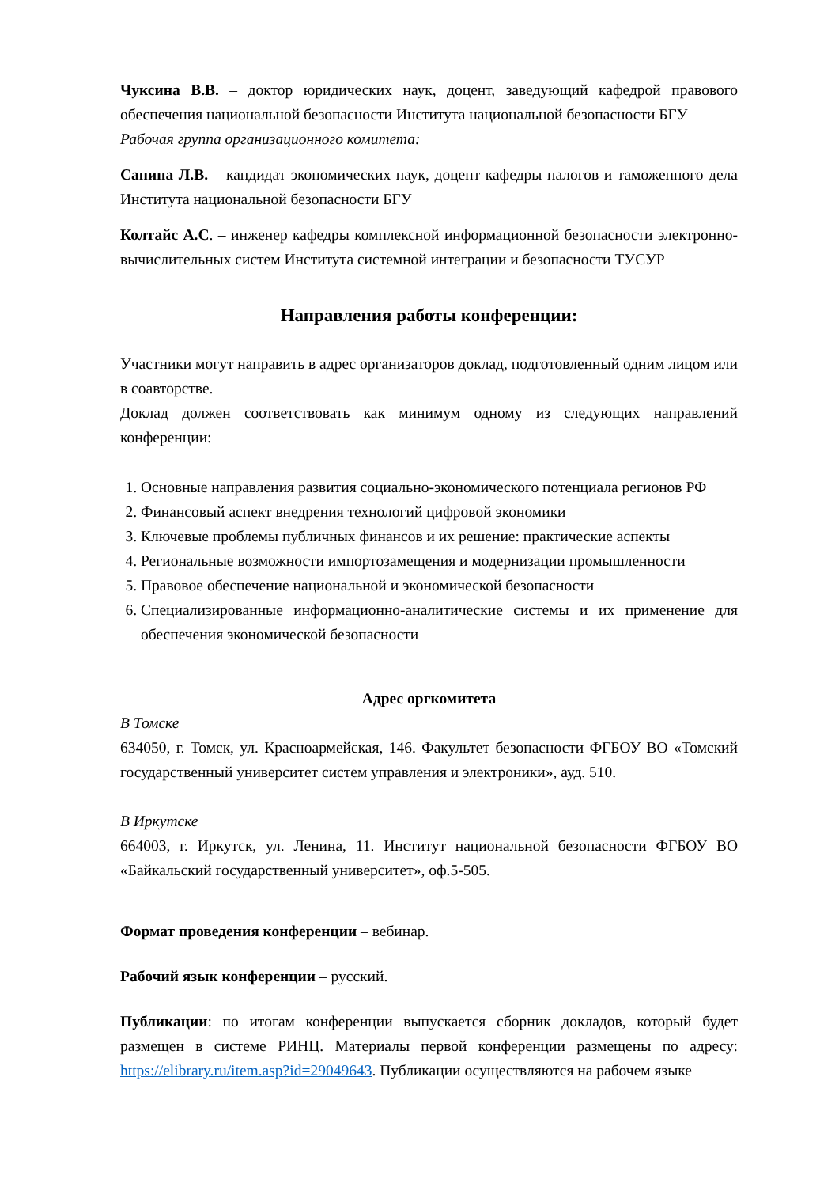Чуксина В.В. – доктор юридических наук, доцент, заведующий кафедрой правового обеспечения национальной безопасности Института национальной безопасности БГУ
Рабочая группа организационного комитета:
Санина Л.В. – кандидат экономических наук, доцент кафедры налогов и таможенного дела Института национальной безопасности БГУ
Колтайс А.С. – инженер кафедры комплексной информационной безопасности электронно-вычислительных систем Института системной интеграции и безопасности ТУСУР
Направления работы конференции:
Участники могут направить в адрес организаторов доклад, подготовленный одним лицом или в соавторстве.
Доклад должен соответствовать как минимум одному из следующих направлений конференции:
1. Основные направления развития социально-экономического потенциала регионов РФ
2. Финансовый аспект внедрения технологий цифровой экономики
3. Ключевые проблемы публичных финансов и их решение: практические аспекты
4. Региональные возможности импортозамещения и модернизации промышленности
5. Правовое обеспечение национальной и экономической безопасности
6. Специализированные информационно-аналитические системы и их применение для обеспечения экономической безопасности
Адрес оргкомитета
В Томске
634050, г. Томск, ул. Красноармейская, 146. Факультет безопасности ФГБОУ ВО «Томский государственный университет систем управления и электроники», ауд. 510.
В Иркутске
664003, г. Иркутск, ул. Ленина, 11. Институт национальной безопасности ФГБОУ ВО «Байкальский государственный университет», оф.5-505.
Формат проведения конференции – вебинар.
Рабочий язык конференции – русский.
Публикации: по итогам конференции выпускается сборник докладов, который будет размещен в системе РИНЦ. Материалы первой конференции размещены по адресу: https://elibrary.ru/item.asp?id=29049643. Публикации осуществляются на рабочем языке